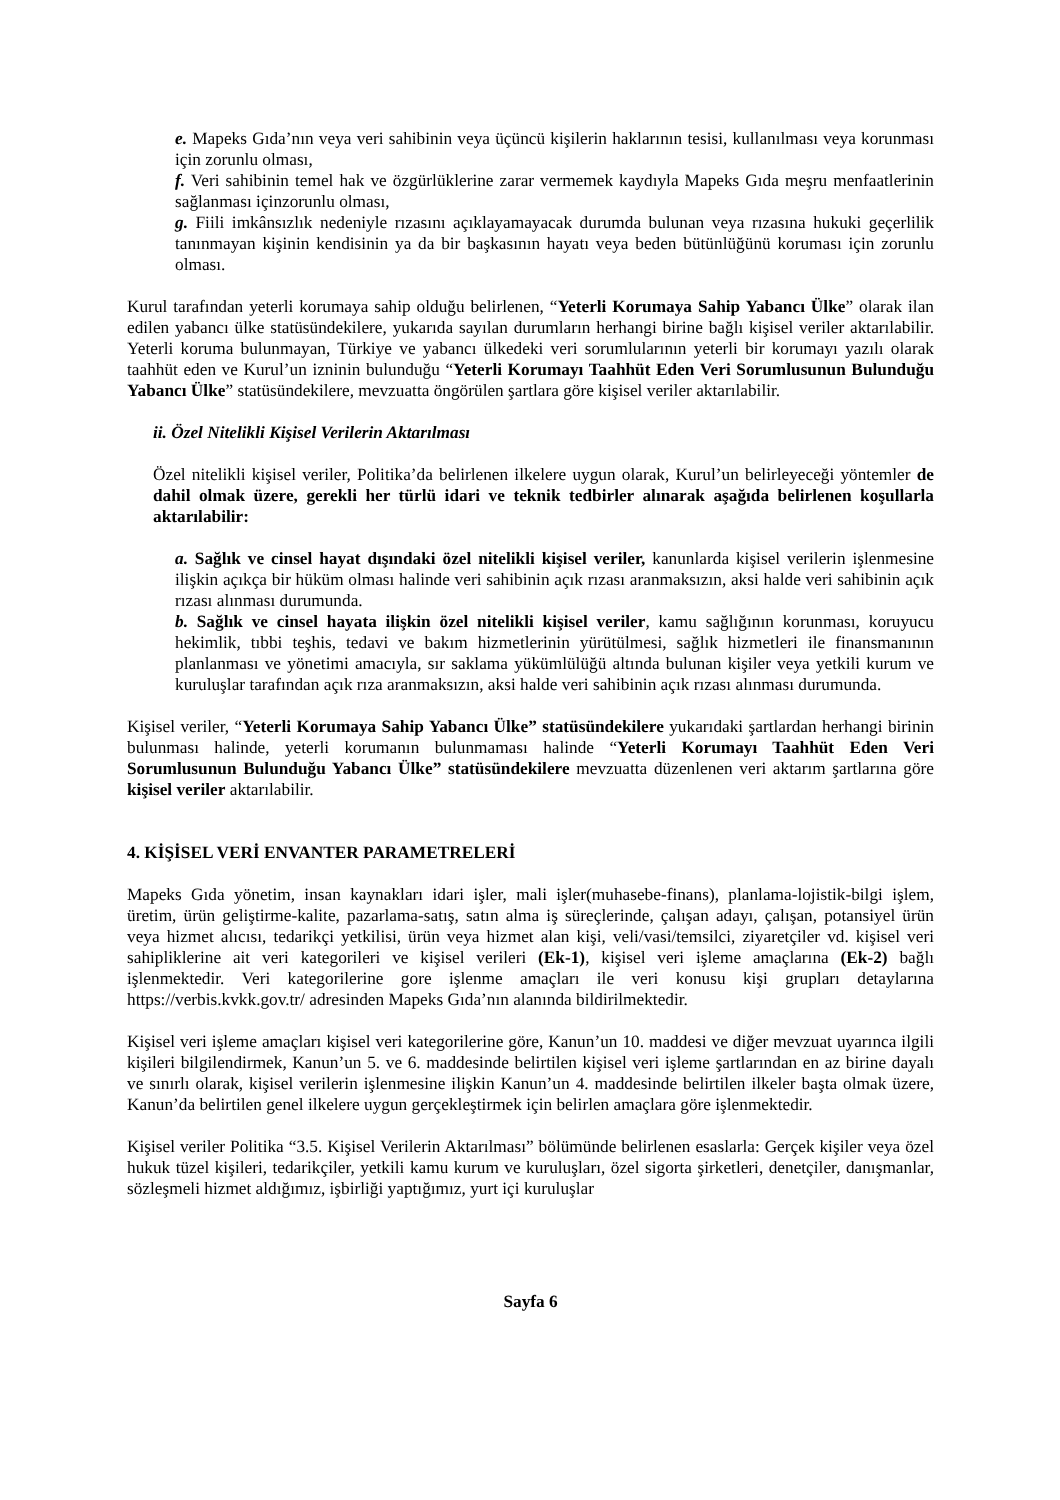e. Mapeks Gıda’nın veya veri sahibinin veya üçüncü kişilerin haklarının tesisi, kullanılması veya korunması için zorunlu olması,
f. Veri sahibinin temel hak ve özgürlüklerine zarar vermemek kaydıyla Mapeks Gıda meşru menfaatlerinin sağlanması içinzorunlu olması,
g. Fiili imkânsızlık nedeniyle rızasını açıklayamayacak durumda bulunan veya rızasına hukuki geçerlilik tanınmayan kişinin kendisinin ya da bir başkasının hayatı veya beden bütünlüğünü koruması için zorunlu olması.
Kurul tarafından yeterli korumaya sahip olduğu belirlenen, “Yeterli Korumaya Sahip Yabancı Ülke” olarak ilan edilen yabancı ülke statüsündekilere, yukarıda sayılan durumların herhangi birine bağlı kişisel veriler aktarılabilir. Yeterli koruma bulunmayan, Türkiye ve yabancı ülkedeki veri sorumlularının yeterli bir korumayı yazılı olarak taahhüt eden ve Kurul’un izninin bulunduğu “Yeterli Korumayı Taahhüt Eden Veri Sorumlusunun Bulunduğu Yabancı Ülke” statüsündekilere, mevzuatta öngörülen şartlara göre kişisel veriler aktarılabilir.
ii. Özel Nitelikli Kişisel Verilerin Aktarılması
Özel nitelikli kişisel veriler, Politika’da belirlenen ilkelere uygun olarak, Kurul’un belirleyeceği yöntemler de dahil olmak üzere, gerekli her türlü idari ve teknik tedbirler alınarak aşağıda belirlenen koşullarla aktarılabilir:
a. Sağlık ve cinsel hayat dışındaki özel nitelikli kişisel veriler, kanunlarda kişisel verilerin işlenmesine ilişkin açıkça bir hüküm olması halinde veri sahibinin açık rızası aranmaksızın, aksi halde veri sahibinin açık rızası alınması durumunda.
b. Sağlık ve cinsel hayata ilişkin özel nitelikli kişisel veriler, kamu sağlığının korunması, koruyucu hekimlik, tıbbi teşhis, tedavi ve bakım hizmetlerinin yürütülmesi, sağlık hizmetleri ile finansmanının planlanması ve yönetimi amacıyla, sır saklama yükümlülüğü altında bulunan kişiler veya yetkili kurum ve kuruluşlar tarafından açık rıza aranmaksızın, aksi halde veri sahibinin açık rızası alınması durumunda.
Kişisel veriler, “Yeterli Korumaya Sahip Yabancı Ülke” statüsündekilere yukarıdaki şartlardan herhangi birinin bulunması halinde, yeterli korumanın bulunmaması halinde “Yeterli Korumayı Taahhüt Eden Veri Sorumlusunun Bulunduğu Yabancı Ülke” statüsündekilere mevzuatta düzenlenen veri aktarım şartlarına göre kişisel veriler aktarılabilir.
4. KİŞİSEL VERİ ENVANTER PARAMETRELERİ
Mapeks Gıda yönetim, insan kaynakları idari işler, mali işler(muhasebe-finans), planlama-lojistik-bilgi işlem, üretim, ürün geliştirme-kalite, pazarlama-satış, satın alma iş süreçlerinde, çalışan adayı, çalışan, potansiyel ürün veya hizmet alıcısı, tedarikçi yetkilisi, ürün veya hizmet alan kişi, veli/vasi/temsilci, ziyaretçiler vd. kişisel veri sahipliklerine ait veri kategorileri ve kişisel verileri (Ek-1), kişisel veri işleme amaçlarına (Ek-2) bağlı işlenmektedir. Veri kategorilerine gore işlenme amaçları ile veri konusu kişi grupları detaylarına https://verbis.kvkk.gov.tr/ adresinden Mapeks Gıda’nın alanında bildirilmektedir.
Kişisel veri işleme amaçları kişisel veri kategorilerine göre, Kanun’un 10. maddesi ve diğer mevzuat uyarınca ilgili kişileri bilgilendirmek, Kanun’un 5. ve 6. maddesinde belirtilen kişisel veri işleme şartlarından en az birine dayalı ve sınırlı olarak, kişisel verilerin işlenmesine ilişkin Kanun’un 4. maddesinde belirtilen ilkeler başta olmak üzere, Kanun’da belirtilen genel ilkelere uygun gerçekleştirmek için belirlen amaçlara göre işlenmektedir.
Kişisel veriler Politika “3.5. Kişisel Verilerin Aktarılması” bölümünde belirlenen esaslarla: Gerçek kişiler veya özel hukuk tüzel kişileri, tedarikçiler, yetkili kamu kurum ve kuruluşları, özel sigorta şirketleri, denetçiler, danışmanlar, sözleşmeli hizmet aldığımız, işbirliği yaptığımız, yurt içi kuruluşlar
Sayfa 6